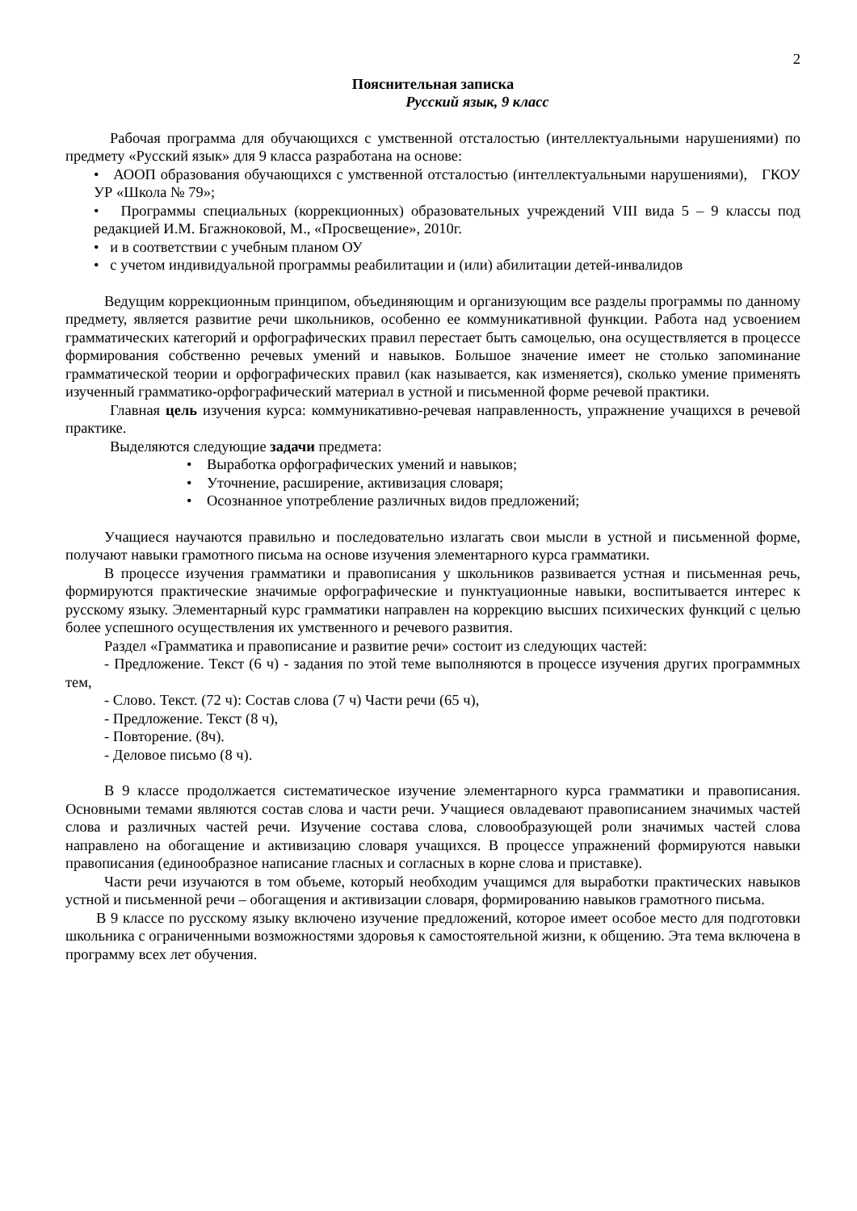2
Пояснительная записка
Русский язык, 9 класс
Рабочая программа для обучающихся с умственной отсталостью (интеллектуальными нарушениями) по предмету «Русский язык» для 9 класса разработана на основе:
• АООП образования обучающихся с умственной отсталостью (интеллектуальными нарушениями), ГКОУ УР «Школа № 79»;
• Программы специальных (коррекционных) образовательных учреждений VIII вида 5 – 9 классы под редакцией И.М. Бгажноковой, М., «Просвещение», 2010г.
• и в соответствии с учебным планом ОУ
• с учетом индивидуальной программы реабилитации и (или) абилитации детей-инвалидов
Ведущим коррекционным принципом, объединяющим и организующим все разделы программы по данному предмету, является развитие речи школьников, особенно ее коммуникативной функции. Работа над усвоением грамматических категорий и орфографических правил перестает быть самоцелью, она осуществляется в процессе формирования собственно речевых умений и навыков. Большое значение имеет не столько запоминание грамматической теории и орфографических правил (как называется, как изменяется), сколько умение применять изученный грамматико-орфографический материал в устной и письменной форме речевой практики.
Главная цель изучения курса: коммуникативно-речевая направленность, упражнение учащихся в речевой практике.
Выделяются следующие задачи предмета:
• Выработка орфографических умений и навыков;
• Уточнение, расширение, активизация словаря;
• Осознанное употребление различных видов предложений;
Учащиеся научаются правильно и последовательно излагать свои мысли в устной и письменной форме, получают навыки грамотного письма на основе изучения элементарного курса грамматики.
В процессе изучения грамматики и правописания у школьников развивается устная и письменная речь, формируются практические значимые орфографические и пунктуационные навыки, воспитывается интерес к русскому языку. Элементарный курс грамматики направлен на коррекцию высших психических функций с целью более успешного осуществления их умственного и речевого развития.
Раздел «Грамматика и правописание и развитие речи» состоит из следующих частей:
- Предложение. Текст (6 ч) - задания по этой теме выполняются в процессе изучения других программных тем,
- Слово. Текст. (72 ч): Состав слова (7 ч) Части речи (65 ч),
- Предложение. Текст (8 ч),
- Повторение. (8ч).
- Деловое письмо (8 ч).
В 9 классе продолжается систематическое изучение элементарного курса грамматики и правописания. Основными темами являются состав слова и части речи. Учащиеся овладевают правописанием значимых частей слова и различных частей речи. Изучение состава слова, словообразующей роли значимых частей слова направлено на обогащение и активизацию словаря учащихся. В процессе упражнений формируются навыки правописания (единообразное написание гласных и согласных в корне слова и приставке).
Части речи изучаются в том объеме, который необходим учащимся для выработки практических навыков устной и письменной речи – обогащения и активизации словаря, формированию навыков грамотного письма.
В 9 классе по русскому языку включено изучение предложений, которое имеет особое место для подготовки школьника с ограниченными возможностями здоровья к самостоятельной жизни, к общению. Эта тема включена в программу всех лет обучения.